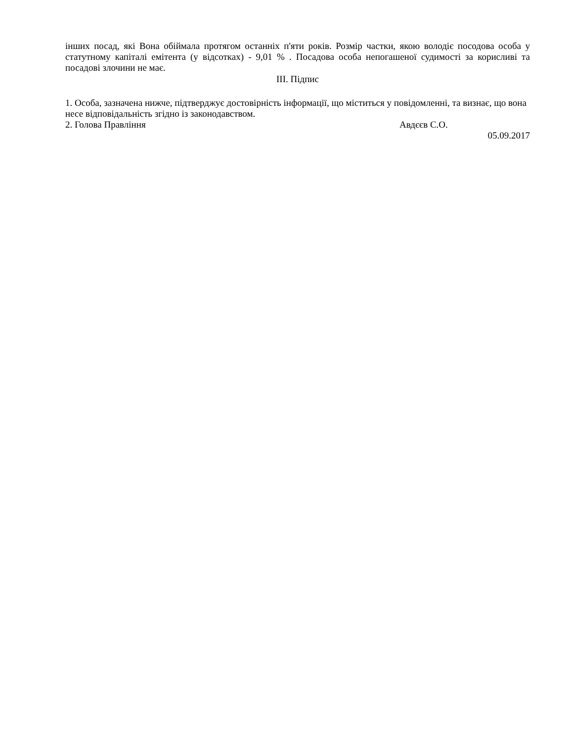інших посад, які Вона обіймала протягом останніх п'яти років. Розмір частки, якою володіє посодова особа у статутному капіталі емітента (у відсотках) - 9,01 % . Посадова особа непогашеної судимості за корисливі та посадові злочини не має.
III. Підпис
1. Особа, зазначена нижче, підтверджує достовірність інформації, що міститься у повідомленні, та визнає, що вона несе відповідальність згідно із законодавством.
2. Голова Правління Авдєєв С.О.
05.09.2017